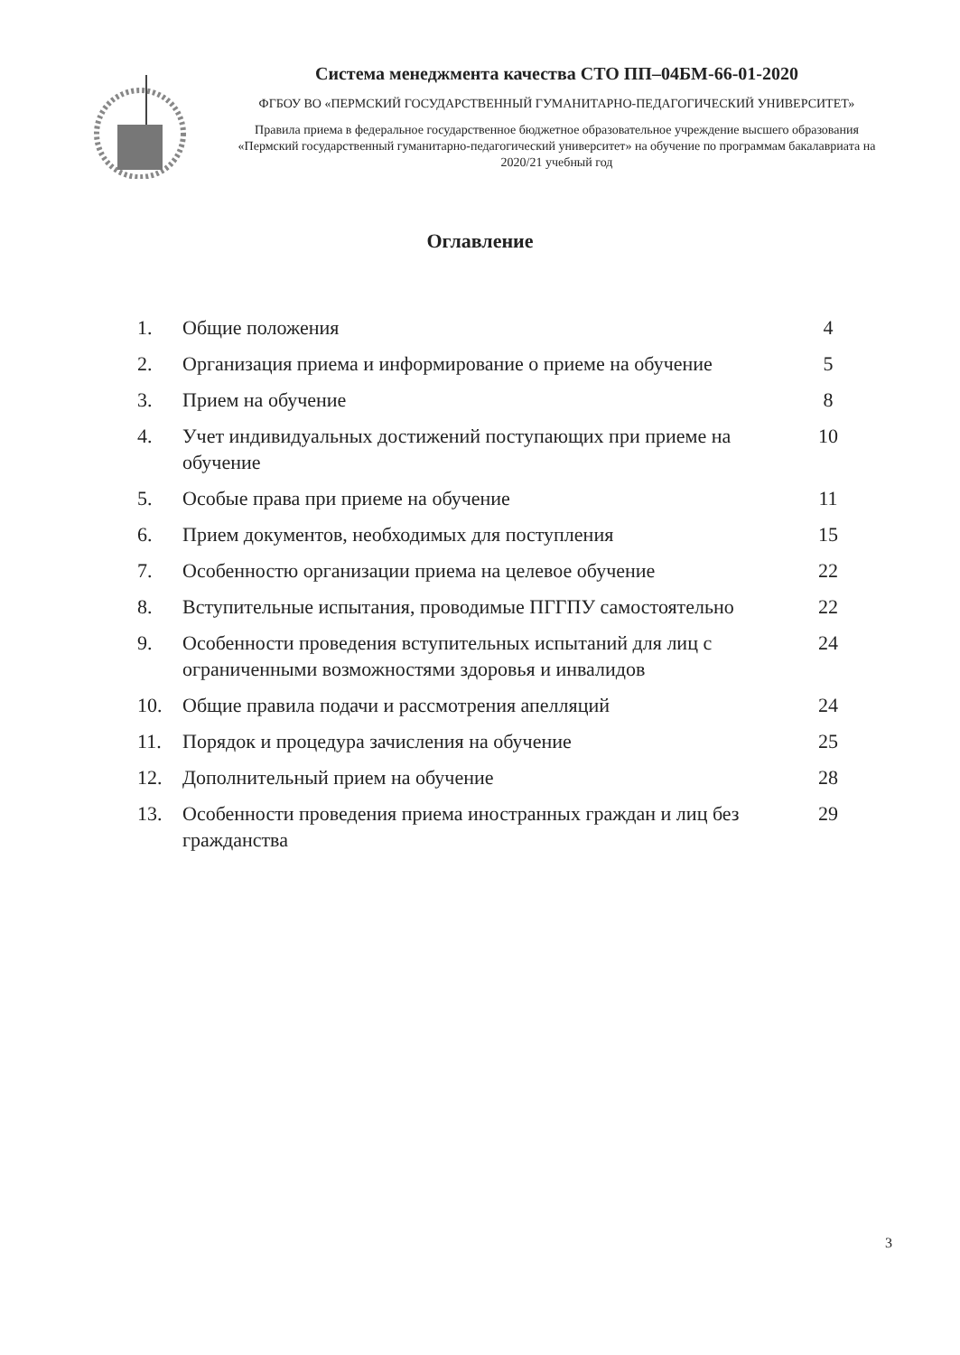Система менеджмента качества СТО ПП–04БМ-66-01-2020
ФГБОУ ВО «ПЕРМСКИЙ ГОСУДАРСТВЕННЫЙ ГУМАНИТАРНО-ПЕДАГОГИЧЕСКИЙ УНИВЕРСИТЕТ»
Правила приема в федеральное государственное бюджетное образовательное учреждение высшего образования «Пермский государственный гуманитарно-педагогический университет» на обучение по программам бакалавриата на 2020/21 учебный год
Оглавление
| 1. | Общие положения | 4 |
| 2. | Организация приема и информирование о приеме на обучение | 5 |
| 3. | Прием на обучение | 8 |
| 4. | Учет индивидуальных достижений поступающих при приеме на обучение | 10 |
| 5. | Особые права при приеме на обучение | 11 |
| 6. | Прием документов, необходимых для поступления | 15 |
| 7. | Особенностю организации приема на целевое обучение | 22 |
| 8. | Вступительные испытания, проводимые ПГГПУ самостоятельно | 22 |
| 9. | Особенности проведения вступительных испытаний для лиц с ограниченными возможностями здоровья и инвалидов | 24 |
| 10. | Общие правила подачи и рассмотрения апелляций | 24 |
| 11. | Порядок и процедура зачисления на обучение | 25 |
| 12. | Дополнительный прием на обучение | 28 |
| 13. | Особенности проведения приема иностранных граждан и лиц без гражданства | 29 |
3